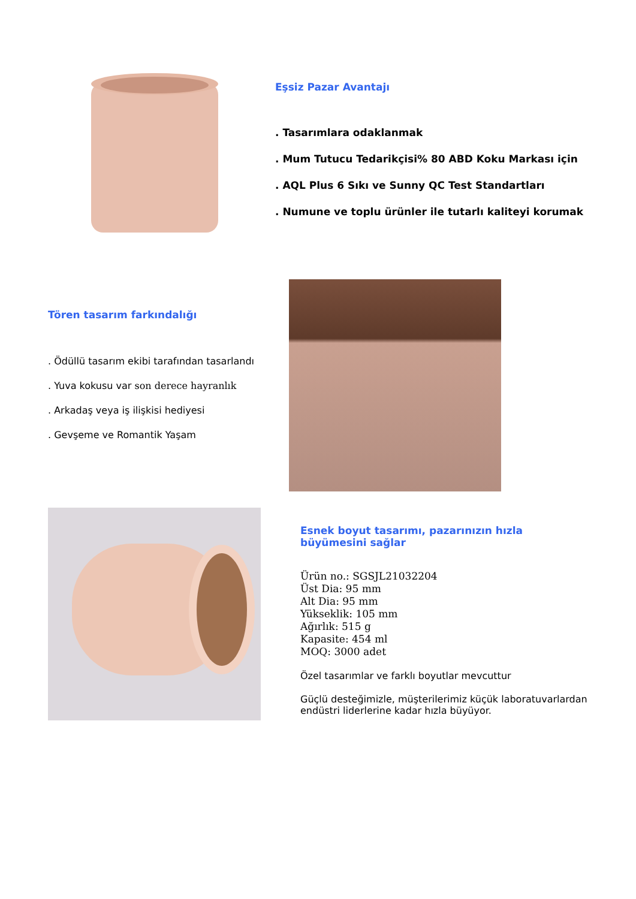Eşsiz Pazar Avantajı
. Tasarımlara odaklanmak
. Mum Tutucu Tedarikçisi% 80 ABD Koku Markası için
. AQL Plus 6 Sıkı ve Sunny QC Test Standartları
. Numune ve toplu ürünler ile tutarlı kaliteyi korumak
Tören tasarım farkındalığı
. Ödüllü tasarım ekibi tarafından tasarlandı
. Yuva kokusu var son derece hayranlık
. Arkadaş veya iş ilişkisi hediyesi
. Gevşeme ve Romantik Yaşam
Esnek boyut tasarımı, pazarınızın hızla büyümesini sağlar
Ürün no.: SGSJL21032204
Üst Dia: 95 mm
Alt Dia: 95 mm
Yükseklik: 105 mm
Ağırlık: 515 g
Kapasite: 454 ml
MOQ: 3000 adet
Özel tasarımlar ve farklı boyutlar mevcuttur
Güçlü desteğimizle, müşterilerimiz küçük laboratuvarlardan endüstri liderlerine kadar hızla büyüyor.